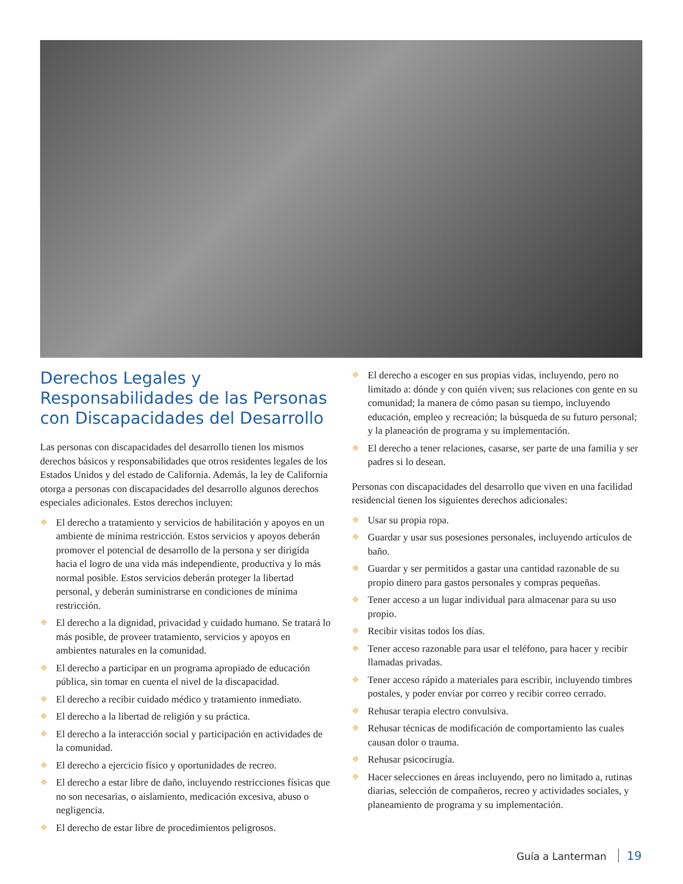Derechos Legales y Responsabilidades de las Personas con Discapacidades del Desarrollo
Las personas con discapacidades del desarrollo tienen los mismos derechos básicos y responsabilidades que otros residentes legales de los Estados Unidos y del estado de California. Además, la ley de California otorga a personas con discapacidades del desarrollo algunos derechos especiales adicionales. Estos derechos incluyen:
❖ El derecho a tratamiento y servicios de habilitación y apoyos en un ambiente de mínima restricción. Estos servicios y apoyos deberán promover el potencial de desarrollo de la persona y ser dirigida hacia el logro de una vida más independiente, productiva y lo más normal posible. Estos servicios deberán proteger la libertad personal, y deberán suministrarse en condiciones de mínima restricción.
❖ El derecho a la dignidad, privacidad y cuidado humano. Se tratará lo más posible, de proveer tratamiento, servicios y apoyos en ambientes naturales en la comunidad.
❖ El derecho a participar en un programa apropiado de educación pública, sin tomar en cuenta el nivel de la discapacidad.
❖ El derecho a recibir cuidado médico y tratamiento inmediato.
❖ El derecho a la libertad de religión y su práctica.
❖ El derecho a la interacción social y participación en actividades de la comunidad.
❖ El derecho a ejercicio físico y oportunidades de recreo.
❖ El derecho a estar libre de daño, incluyendo restricciones físicas que no son necesarias, o aislamiento, medicación excesiva, abuso o negligencia.
❖ El derecho de estar libre de procedimientos peligrosos.
❖ El derecho a escoger en sus propias vidas, incluyendo, pero no limitado a: dónde y con quién viven; sus relaciones con gente en su comunidad; la manera de cómo pasan su tiempo, incluyendo educación, empleo y recreación; la búsqueda de su futuro personal; y la planeación de programa y su implementación.
❖ El derecho a tener relaciones, casarse, ser parte de una familia y ser padres si lo desean.
Personas con discapacidades del desarrollo que viven en una facilidad residencial tienen los siguientes derechos adicionales:
❖ Usar su propia ropa.
❖ Guardar y usar sus posesiones personales, incluyendo artículos de baño.
❖ Guardar y ser permitidos a gastar una cantidad razonable de su propio dinero para gastos personales y compras pequeñas.
❖ Tener acceso a un lugar individual para almacenar para su uso propio.
❖ Recibir visitas todos los días.
❖ Tener acceso razonable para usar el teléfono, para hacer y recibir llamadas privadas.
❖ Tener acceso rápido a materiales para escribir, incluyendo timbres postales, y poder enviar por correo y recibir correo cerrado.
❖ Rehusar terapia electro convulsiva.
❖ Rehusar técnicas de modificación de comportamiento las cuales causan dolor o trauma.
❖ Rehusar psicocirugía.
❖ Hacer selecciones en áreas incluyendo, pero no limitado a, rutinas diarias, selección de compañeros, recreo y actividades sociales, y planeamiento de programa y su implementación.
Guía a Lanterman 19